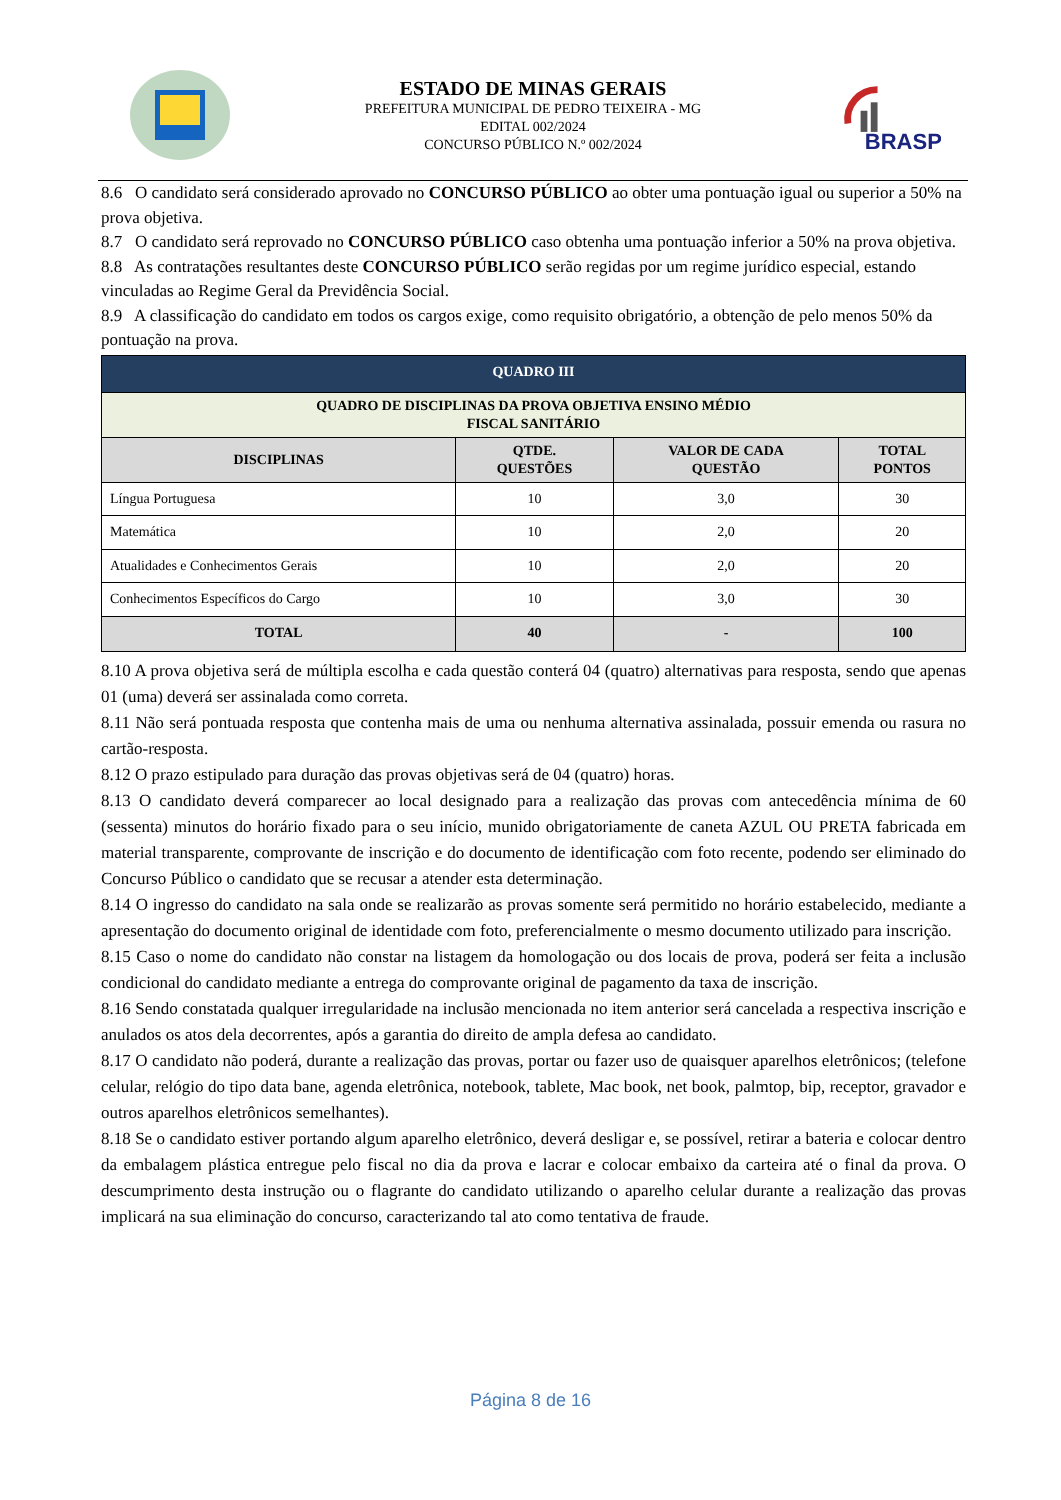ESTADO DE MINAS GERAIS
PREFEITURA MUNICIPAL DE PEDRO TEIXEIRA - MG
EDITAL 002/2024
CONCURSO PÚBLICO N.º 002/2024
BRASP
8.6 O candidato será considerado aprovado no CONCURSO PÚBLICO ao obter uma pontuação igual ou superior a 50% na prova objetiva.
8.7 O candidato será reprovado no CONCURSO PÚBLICO caso obtenha uma pontuação inferior a 50% na prova objetiva.
8.8 As contratações resultantes deste CONCURSO PÚBLICO serão regidas por um regime jurídico especial, estando vinculadas ao Regime Geral da Previdência Social.
8.9 A classificação do candidato em todos os cargos exige, como requisito obrigatório, a obtenção de pelo menos 50% da pontuação na prova.
| QUADRO III | | | |
| QUADRO DE DISCIPLINAS DA PROVA OBJETIVA ENSINO MÉDIO FISCAL SANITÁRIO | | | |
| DISCIPLINAS | QTDE. QUESTÕES | VALOR DE CADA QUESTÃO | TOTAL PONTOS |
| Língua Portuguesa | 10 | 3,0 | 30 |
| Matemática | 10 | 2,0 | 20 |
| Atualidades e Conhecimentos Gerais | 10 | 2,0 | 20 |
| Conhecimentos Específicos do Cargo | 10 | 3,0 | 30 |
| TOTAL | 40 | - | 100 |
8.10 A prova objetiva será de múltipla escolha e cada questão conterá 04 (quatro) alternativas para resposta, sendo que apenas 01 (uma) deverá ser assinalada como correta.
8.11 Não será pontuada resposta que contenha mais de uma ou nenhuma alternativa assinalada, possuir emenda ou rasura no cartão-resposta.
8.12 O prazo estipulado para duração das provas objetivas será de 04 (quatro) horas.
8.13 O candidato deverá comparecer ao local designado para a realização das provas com antecedência mínima de 60 (sessenta) minutos do horário fixado para o seu início, munido obrigatoriamente de caneta AZUL OU PRETA fabricada em material transparente, comprovante de inscrição e do documento de identificação com foto recente, podendo ser eliminado do Concurso Público o candidato que se recusar a atender esta determinação.
8.14 O ingresso do candidato na sala onde se realizarão as provas somente será permitido no horário estabelecido, mediante a apresentação do documento original de identidade com foto, preferencialmente o mesmo documento utilizado para inscrição.
8.15 Caso o nome do candidato não constar na listagem da homologação ou dos locais de prova, poderá ser feita a inclusão condicional do candidato mediante a entrega do comprovante original de pagamento da taxa de inscrição.
8.16 Sendo constatada qualquer irregularidade na inclusão mencionada no item anterior será cancelada a respectiva inscrição e anulados os atos dela decorrentes, após a garantia do direito de ampla defesa ao candidato.
8.17 O candidato não poderá, durante a realização das provas, portar ou fazer uso de quaisquer aparelhos eletrônicos; (telefone celular, relógio do tipo data bane, agenda eletrônica, notebook, tablete, Mac book, net book, palmtop, bip, receptor, gravador e outros aparelhos eletrônicos semelhantes).
8.18 Se o candidato estiver portando algum aparelho eletrônico, deverá desligar e, se possível, retirar a bateria e colocar dentro da embalagem plástica entregue pelo fiscal no dia da prova e lacrar e colocar embaixo da carteira até o final da prova. O descumprimento desta instrução ou o flagrante do candidato utilizando o aparelho celular durante a realização das provas implicará na sua eliminação do concurso, caracterizando tal ato como tentativa de fraude.
Página 8 de 16